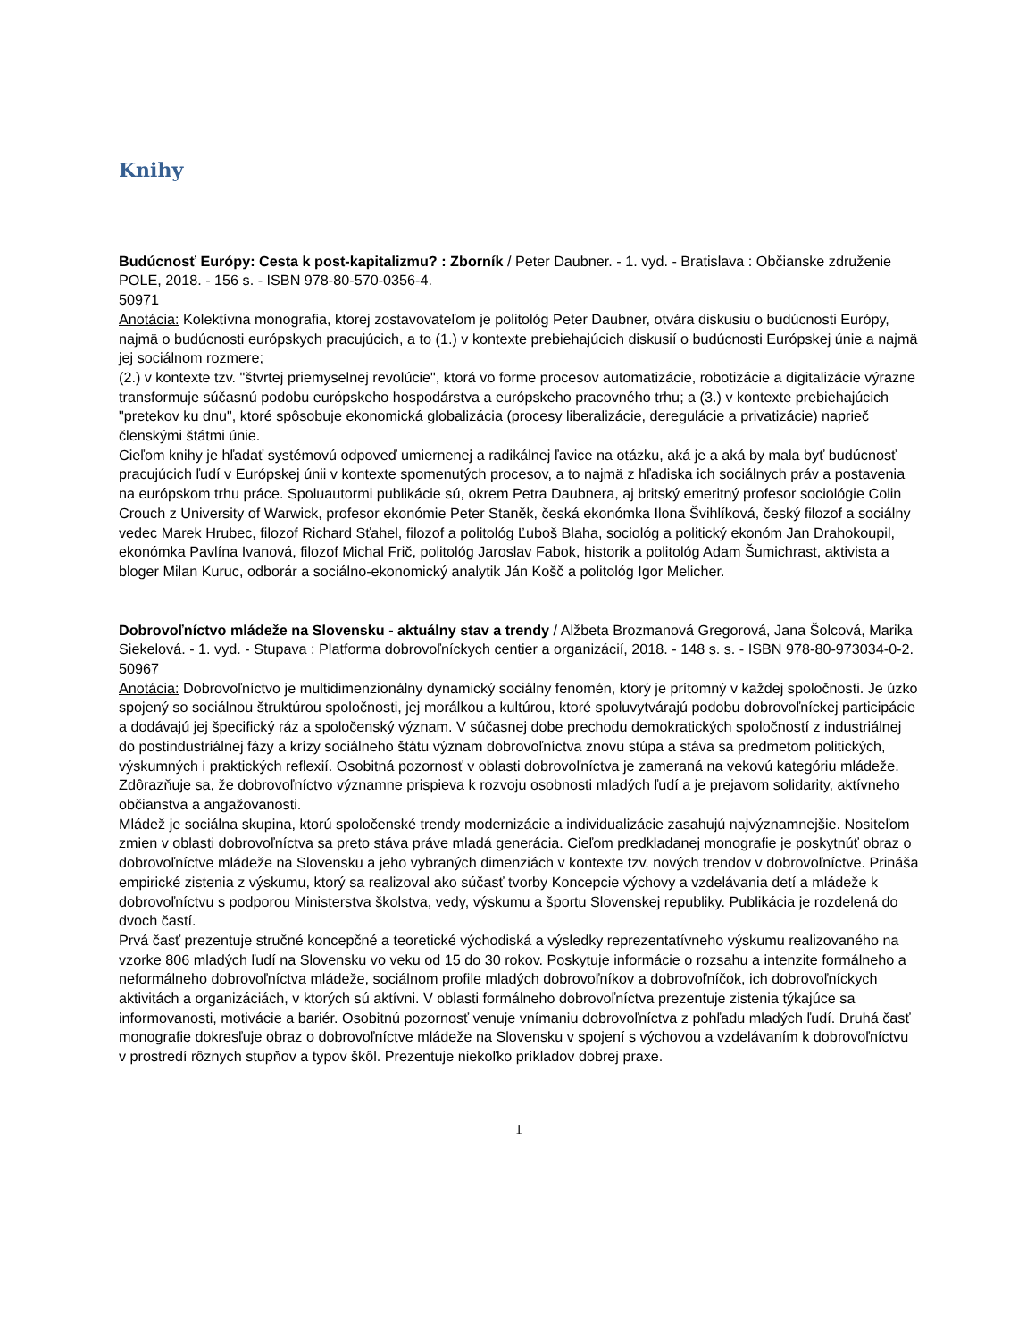Knihy
Budúcnosť Európy: Cesta k post-kapitalizmu? : Zborník / Peter Daubner. - 1. vyd. - Bratislava : Občianske združenie POLE, 2018. - 156 s. - ISBN 978-80-570-0356-4.
50971
Anotácia: Kolektívna monografia, ktorej zostavovateľom je politológ Peter Daubner, otvára diskusiu o budúcnosti Európy, najmä o budúcnosti európskych pracujúcich, a to (1.) v kontexte prebiehajúcich diskusií o budúcnosti Európskej únie a najmä jej sociálnom rozmere;
(2.) v kontexte tzv. "štvrtej priemyselnej revolúcie", ktorá vo forme procesov automatizácie, robotizácie a digitalizácie výrazne transformuje súčasnú podobu európskeho hospodárstva a európskeho pracovného trhu; a (3.) v kontexte prebiehajúcich "pretekov ku dnu", ktoré spôsobuje ekonomická globalizácia (procesy liberalizácie, deregulácie a privatizácie) naprieč členskými štátmi únie.
Cieľom knihy je hľadať systémovú odpoveď umiernenej a radikálnej ľavice na otázku, aká je a aká by mala byť budúcnosť pracujúcich ľudí v Európskej únii v kontexte spomenutých procesov, a to najmä z hľadiska ich sociálnych práv a postavenia na európskom trhu práce. Spoluautormi publikácie sú, okrem Petra Daubnera, aj britský emeritný profesor sociológie Colin Crouch z University of Warwick, profesor ekonómie Peter Staněk, česká ekonómka Ilona Švihlíková, český filozof a sociálny vedec Marek Hrubec, filozof Richard Sťahel, filozof a politológ Ľuboš Blaha, sociológ a politický ekonóm Jan Drahokoupil, ekonómka Pavlína Ivanová, filozof Michal Frič, politológ Jaroslav Fabok, historik a politológ Adam Šumichrast, aktivista a bloger Milan Kuruc, odborár a sociálno-ekonomický analytik Ján Košč a politológ Igor Melicher.
Dobrovoľníctvo mládeže na Slovensku - aktuálny stav a trendy / Alžbeta Brozmanová Gregorová, Jana Šolcová, Marika Siekelová. - 1. vyd. - Stupava : Platforma dobrovoľníckych centier a organizácií, 2018. - 148 s. s. - ISBN 978-80-973034-0-2.
50967
Anotácia: Dobrovoľníctvo je multidimenzionálny dynamický sociálny fenomén, ktorý je prítomný v každej spoločnosti. Je úzko spojený so sociálnou štruktúrou spoločnosti, jej morálkou a kultúrou, ktoré spoluvytvárajú podobu dobrovoľníckej participácie a dodávajú jej špecifický ráz a spoločenský význam. V súčasnej dobe prechodu demokratických spoločností z industriálnej do postindustriálnej fázy a krízy sociálneho štátu význam dobrovoľníctva znovu stúpa a stáva sa predmetom politických, výskumných i praktických reflexií. Osobitná pozornosť v oblasti dobrovoľníctva je zameraná na vekovú kategóriu mládeže. Zdôrazňuje sa, že dobrovoľníctvo významne prispieva k rozvoju osobnosti mladých ľudí a je prejavom solidarity, aktívneho občianstva a angažovanosti.
Mládež je sociálna skupina, ktorú spoločenské trendy modernizácie a individualizácie zasahujú najvýznamnejšie. Nositeľom zmien v oblasti dobrovoľníctva sa preto stáva práve mladá generácia. Cieľom predkladanej monografie je poskytnúť obraz o dobrovoľníctve mládeže na Slovensku a jeho vybraných dimenziách v kontexte tzv. nových trendov v dobrovoľníctve. Prináša empirické zistenia z výskumu, ktorý sa realizoval ako súčasť tvorby Koncepcie výchovy a vzdelávania detí a mládeže k dobrovoľníctvu s podporou Ministerstva školstva, vedy, výskumu a športu Slovenskej republiky. Publikácia je rozdelená do dvoch častí.
Prvá časť prezentuje stručné koncepčné a teoretické východiská a výsledky reprezentatívneho výskumu realizovaného na vzorke 806 mladých ľudí na Slovensku vo veku od 15 do 30 rokov. Poskytuje informácie o rozsahu a intenzite formálneho a neformálneho dobrovoľníctva mládeže, sociálnom profile mladých dobrovoľníkov a dobrovoľníčok, ich dobrovoľníckych aktivitách a organizáciách, v ktorých sú aktívni. V oblasti formálneho dobrovoľníctva prezentuje zistenia týkajúce sa informovanosti, motivácie a bariér. Osobitnú pozornosť venuje vnímaniu dobrovoľníctva z pohľadu mladých ľudí. Druhá časť monografie dokresľuje obraz o dobrovoľníctve mládeže na Slovensku v spojení s výchovou a vzdelávaním k dobrovoľníctvu v prostredí rôznych stupňov a typov škôl. Prezentuje niekoľko príkladov dobrej praxe.
1